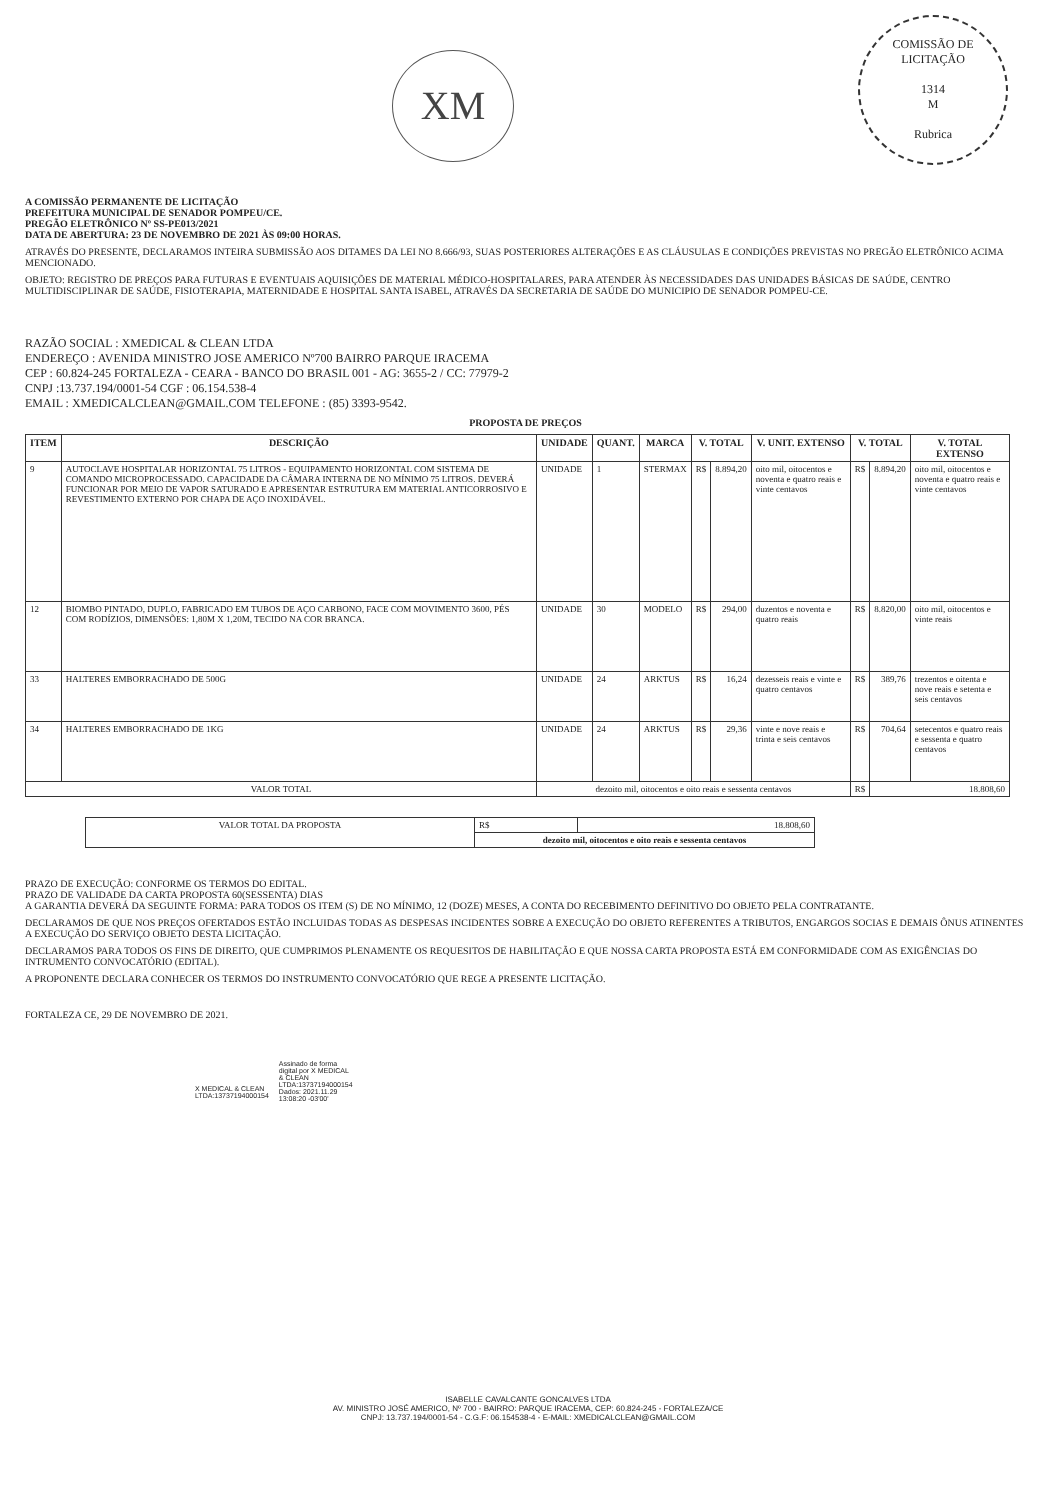XM
COMISSÃO DE LICITAÇÃO
1314
M
Rubrica
A COMISSÃO PERMANENTE DE LICITAÇÃO
PREFEITURA MUNICIPAL DE SENADOR POMPEU/CE.
PREGÃO ELETRÔNICO Nº SS-PE013/2021
DATA DE ABERTURA: 23 DE NOVEMBRO DE 2021 ÀS 09:00 HORAS.
ATRAVÉS DO PRESENTE, DECLARAMOS INTEIRA SUBMISSÃO AOS DITAMES DA LEI NO 8.666/93, SUAS POSTERIORES ALTERAÇÕES E AS CLÁUSULAS E CONDIÇÕES PREVISTAS NO PREGÃO ELETRÔNICO ACIMA MENCIONADO.
OBJETO: REGISTRO DE PREÇOS PARA FUTURAS E EVENTUAIS AQUISIÇÕES DE MATERIAL MÉDICO-HOSPITALARES, PARA ATENDER ÀS NECESSIDADES DAS UNIDADES BÁSICAS DE SAÚDE, CENTRO MULTIDISCIPLINAR DE SAÚDE, FISIOTERAPIA, MATERNIDADE E HOSPITAL SANTA ISABEL, ATRAVÉS DA SECRETARIA DE SAÚDE DO MUNICIPIO DE SENADOR POMPEU-CE.
RAZÃO SOCIAL : XMEDICAL & CLEAN LTDA
ENDEREÇO : AVENIDA MINISTRO JOSE AMERICO Nº700 BAIRRO PARQUE IRACEMA
CEP : 60.824-245 FORTALEZA - CEARA - BANCO DO BRASIL 001 - AG: 3655-2 / CC: 77979-2
CNPJ :13.737.194/0001-54 CGF : 06.154.538-4
EMAIL : XMEDICALCLEAN@GMAIL.COM TELEFONE : (85) 3393-9542.
PROPOSTA DE PREÇOS
| ITEM | DESCRIÇÃO | UNIDADE | QUANT. | MARCA | V. TOTAL | | V. UNIT. EXTENSO | V. TOTAL | | V. TOTAL EXTENSO |
| --- | --- | --- | --- | --- | --- | --- | --- | --- | --- | --- |
| 9 | AUTOCLAVE HOSPITALAR HORIZONTAL 75 LITROS - EQUIPAMENTO HORIZONTAL COM SISTEMA DE COMANDO MICROPROCESSADO. CAPACIDADE DA CÂMARA INTERNA DE NO MÍNIMO 75 LITROS. DEVERÁ FUNCIONAR POR MEIO DE VAPOR SATURADO E APRESENTAR ESTRUTURA EM MATERIAL ANTICORROSIVO E REVESTIMENTO EXTERNO POR CHAPA DE AÇO INOXIDÁVEL. | UNIDADE | 1 | STERMAX | R$ | 8.894,20 | oito mil, oitocentos e noventa e quatro reais e vinte centavos | R$ | 8.894,20 | oito mil, oitocentos e noventa e quatro reais e vinte centavos |
| 12 | BIOMBO PINTADO, DUPLO, FABRICADO EM TUBOS DE AÇO CARBONO, FACE COM MOVIMENTO 3600, PÉS COM RODÍZIOS, DIMENSÕES: 1,80M X 1,20M, TECIDO NA COR BRANCA. | UNIDADE | 30 | MODELO | R$ | 294,00 | duzentos e noventa e quatro reais | R$ | 8.820,00 | oito mil, oitocentos e vinte reais |
| 33 | HALTERES EMBORRACHADO DE 500G | UNIDADE | 24 | ARKTUS | R$ | 16,24 | dezesseis reais e vinte e quatro centavos | R$ | 389,76 | trezentos e oitenta e nove reais e setenta e seis centavos |
| 34 | HALTERES EMBORRACHADO DE 1KG | UNIDADE | 24 | ARKTUS | R$ | 29,36 | vinte e nove reais e trinta e seis centavos | R$ | 704,64 | setecentos e quatro reais e sessenta e quatro centavos |
| VALOR TOTAL | | dezoito mil, oitocentos e oito reais e sessenta centavos | | | | | | R$ | 18.808,60 | |
| VALOR TOTAL DA PROPOSTA | R$ | 18.808,60 |
| | dezoito mil, oitocentos e oito reais e sessenta centavos | |
PRAZO DE EXECUÇÃO: CONFORME OS TERMOS DO EDITAL.
PRAZO DE VALIDADE DA CARTA PROPOSTA 60(SESSENTA) DIAS
A GARANTIA DEVERÁ DA SEGUINTE FORMA: PARA TODOS OS ITEM (S) DE NO MÍNIMO, 12 (DOZE) MESES, A CONTA DO RECEBIMENTO DEFINITIVO DO OBJETO PELA CONTRATANTE.
DECLARAMOS DE QUE NOS PREÇOS OFERTADOS ESTÃO INCLUIDAS TODAS AS DESPESAS INCIDENTES SOBRE A EXECUÇÃO DO OBJETO REFERENTES A TRIBUTOS, ENGARGOS SOCIAS E DEMAIS ÔNUS ATINENTES A EXECUÇÃO DO SERVIÇO OBJETO DESTA LICITAÇÃO.
DECLARAMOS PARA TODOS OS FINS DE DIREITO, QUE CUMPRIMOS PLENAMENTE OS REQUESITOS DE HABILITAÇÃO E QUE NOSSA CARTA PROPOSTA ESTÁ EM CONFORMIDADE COM AS EXIGÊNCIAS DO INTRUMENTO CONVOCATÓRIO (EDITAL).
A PROPONENTE DECLARA CONHECER OS TERMOS DO INSTRUMENTO CONVOCATÓRIO QUE REGE A PRESENTE LICITAÇÃO.
FORTALEZA CE, 29 DE NOVEMBRO DE 2021.
X MEDICAL & CLEAN
LTDA:13737194000154
Assinado de forma
digital por X MEDICAL
& CLEAN
LTDA:13737194000154
Dados: 2021.11.29
13:08:20 -03'00'
ISABELLE CAVALCANTE GONCALVES LTDA
AV. MINISTRO JOSÉ AMERICO, Nº 700 - BAIRRO: PARQUE IRACEMA, CEP: 60.824-245 - FORTALEZA/CE
CNPJ: 13.737.194/0001-54 - C.G.F: 06.154538-4 - E-MAIL: XMEDICALCLEAN@GMAIL.COM